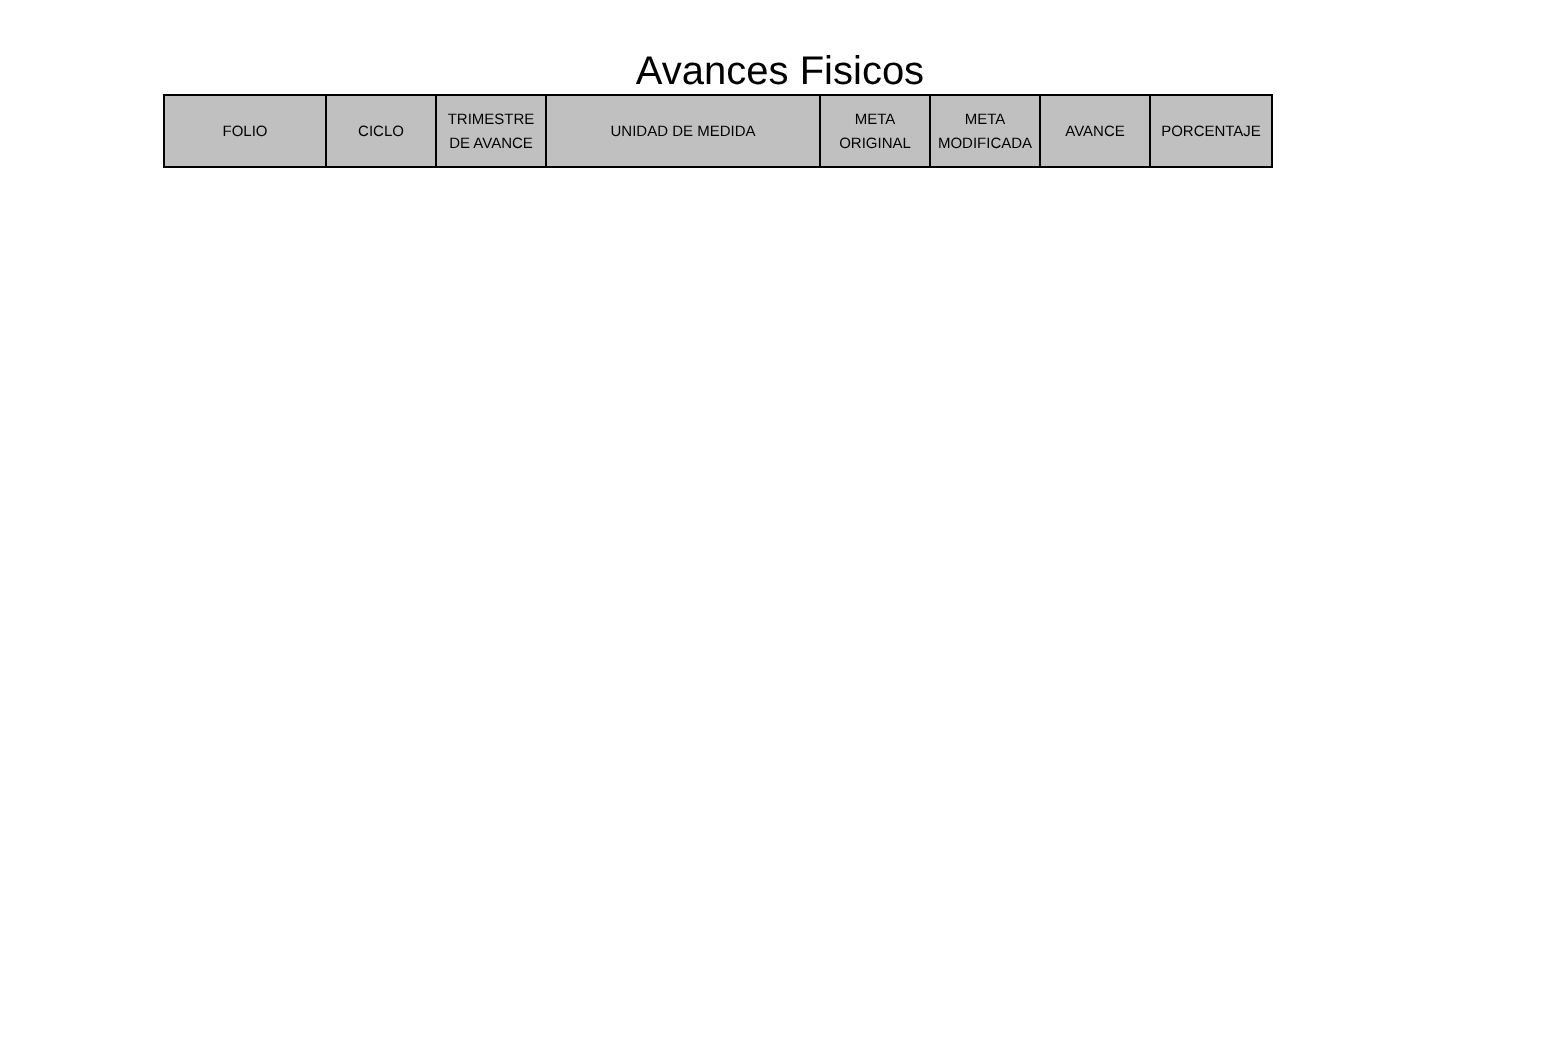Avances Fisicos
| FOLIO | CICLO | TRIMESTRE DE AVANCE | UNIDAD DE MEDIDA | META ORIGINAL | META MODIFICADA | AVANCE | PORCENTAJE |
| --- | --- | --- | --- | --- | --- | --- | --- |